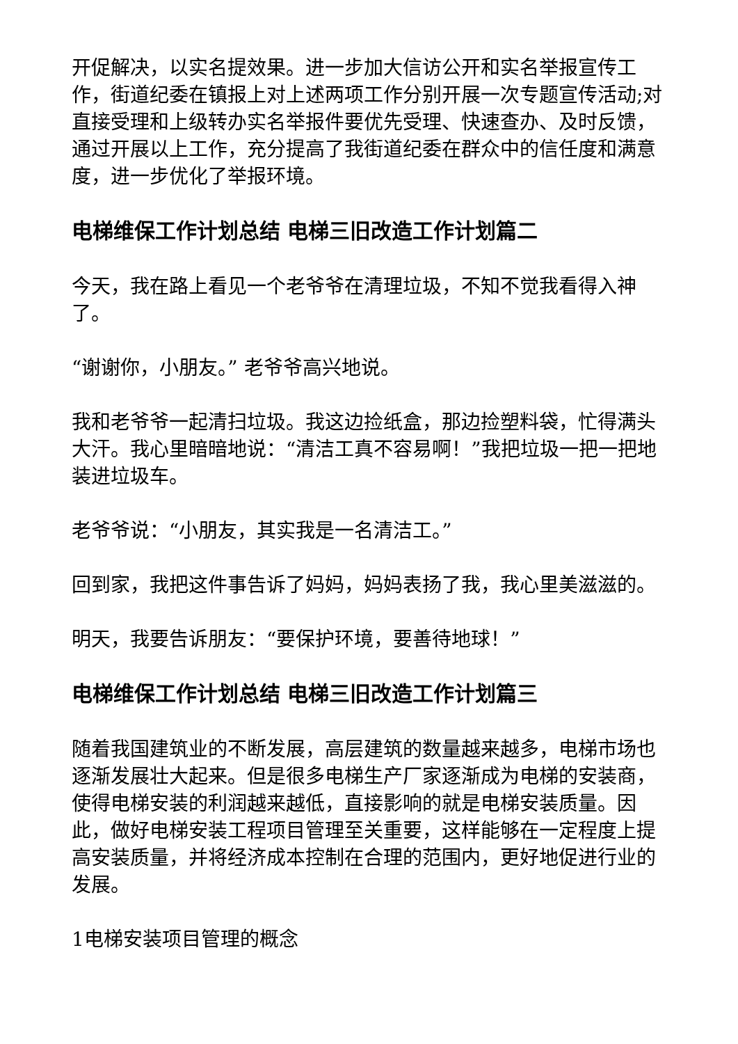开促解决，以实名提效果。进一步加大信访公开和实名举报宣传工作，街道纪委在镇报上对上述两项工作分别开展一次专题宣传活动;对直接受理和上级转办实名举报件要优先受理、快速查办、及时反馈，通过开展以上工作，充分提高了我街道纪委在群众中的信任度和满意度，进一步优化了举报环境。
电梯维保工作计划总结 电梯三旧改造工作计划篇二
今天，我在路上看见一个老爷爷在清理垃圾，不知不觉我看得入神了。
“谢谢你，小朋友。” 老爷爷高兴地说。
我和老爷爷一起清扫垃圾。我这边捡纸盒，那边捡塑料袋，忙得满头大汗。我心里暗暗地说：“清洁工真不容易啊！”我把垃圾一把一把地装进垃圾车。
老爷爷说：“小朋友，其实我是一名清洁工。”
回到家，我把这件事告诉了妈妈，妈妈表扬了我，我心里美滋滋的。
明天，我要告诉朋友：“要保护环境，要善待地球！”
电梯维保工作计划总结 电梯三旧改造工作计划篇三
随着我国建筑业的不断发展，高层建筑的数量越来越多，电梯市场也逐渐发展壮大起来。但是很多电梯生产厂家逐渐成为电梯的安装商，使得电梯安装的利润越来越低，直接影响的就是电梯安装质量。因此，做好电梯安装工程项目管理至关重要，这样能够在一定程度上提高安装质量，并将经济成本控制在合理的范围内，更好地促进行业的发展。
1电梯安装项目管理的概念